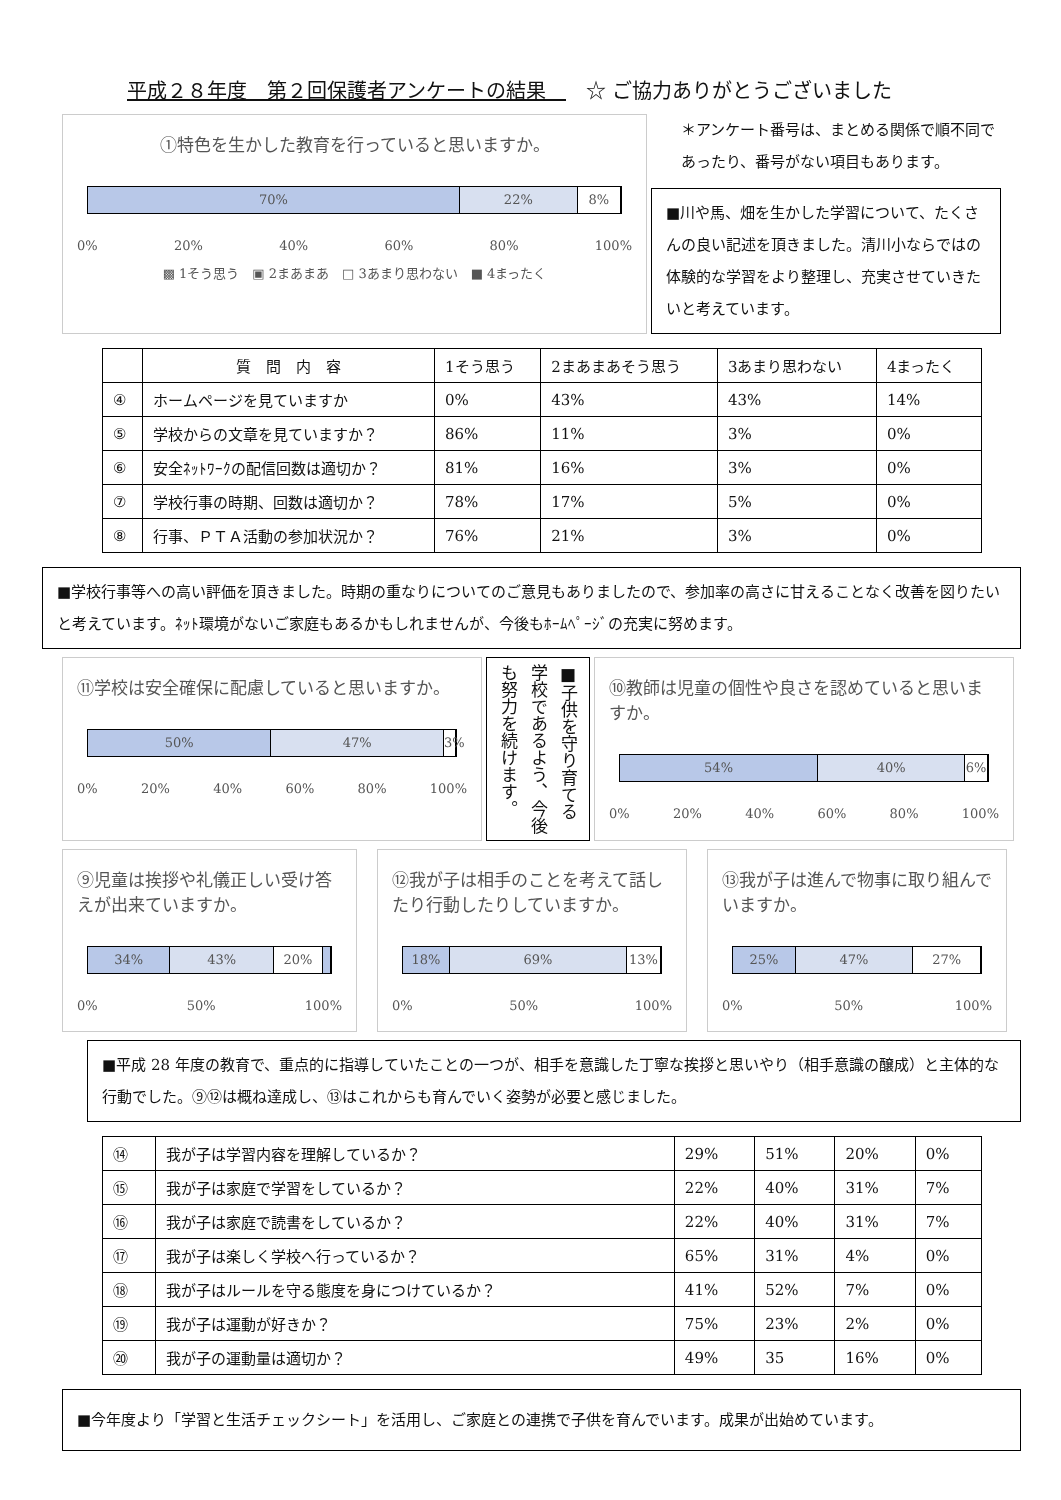平成２８年度　第２回保護者アンケートの結果　　☆ ご協力ありがとうございました
①特色を生かした教育を行っていると思いますか。
70% 22% 8%
0% 20% 40% 60% 80% 100%
▩ 1そう思う　▣ 2まあまあ　□ 3あまり思わない　■ 4まったく
＊アンケート番号は、まとめる関係で順不同であったり、番号がない項目もあります。
■川や馬、畑を生かした学習について、たくさんの良い記述を頂きました。清川小ならではの体験的な学習をより整理し、充実させていきたいと考えています。
| | 質 問 内 容 | 1そう思う | 2まあまあそう思う | 3あまり思わない | 4まったく |
| --- | --- | --- | --- | --- | --- |
| ④ | ホームページを見ていますか | 0% | 43% | 43% | 14% |
| ⑤ | 学校からの文章を見ていますか？ | 86% | 11% | 3% | 0% |
| ⑥ | 安全ﾈｯﾄﾜｰｸの配信回数は適切か？ | 81% | 16% | 3% | 0% |
| ⑦ | 学校行事の時期、回数は適切か？ | 78% | 17% | 5% | 0% |
| ⑧ | 行事、ＰＴＡ活動の参加状況か？ | 76% | 21% | 3% | 0% |
■学校行事等への高い評価を頂きました。時期の重なりについてのご意見もありましたので、参加率の高さに甘えることなく改善を図りたいと考えています。ﾈｯﾄ環境がないご家庭もあるかもしれませんが、今後もﾎｰﾑﾍﾟｰｼﾞの充実に努めます。
⑪学校は安全確保に配慮していると思いますか。
50% 47% 3%
0% 20% 40% 60% 80% 100%
■子供を守り育てる学校であるよう、今後も努力を続けます。
⑩教師は児童の個性や良さを認めていると思いますか。
54% 40% 6%
0% 20% 40% 60% 80% 100%
⑨児童は挨拶や礼儀正しい受け答えが出来ていますか。
34% 43% 20%
0% 50% 100%
⑫我が子は相手のことを考えて話したり行動したりしていますか。
18% 69% 13%
0% 50% 100%
⑬我が子は進んで物事に取り組んでいますか。
25% 47% 27%
0% 50% 100%
■平成 28 年度の教育で、重点的に指導していたことの一つが、相手を意識した丁寧な挨拶と思いやり（相手意識の醸成）と主体的な行動でした。⑨⑫は概ね達成し、⑬はこれからも育んでいく姿勢が必要と感じました。
| ⑭ | 我が子は学習内容を理解しているか？ | 29% | 51% | 20% | 0% |
| ⑮ | 我が子は家庭で学習をしているか？ | 22% | 40% | 31% | 7% |
| ⑯ | 我が子は家庭で読書をしているか？ | 22% | 40% | 31% | 7% |
| ⑰ | 我が子は楽しく学校へ行っているか？ | 65% | 31% | 4% | 0% |
| ⑱ | 我が子はルールを守る態度を身につけているか？ | 41% | 52% | 7% | 0% |
| ⑲ | 我が子は運動が好きか？ | 75% | 23% | 2% | 0% |
| ⑳ | 我が子の運動量は適切か？ | 49% | 35 | 16% | 0% |
■今年度より「学習と生活チェックシート」を活用し、ご家庭との連携で子供を育んでいます。成果が出始めています。